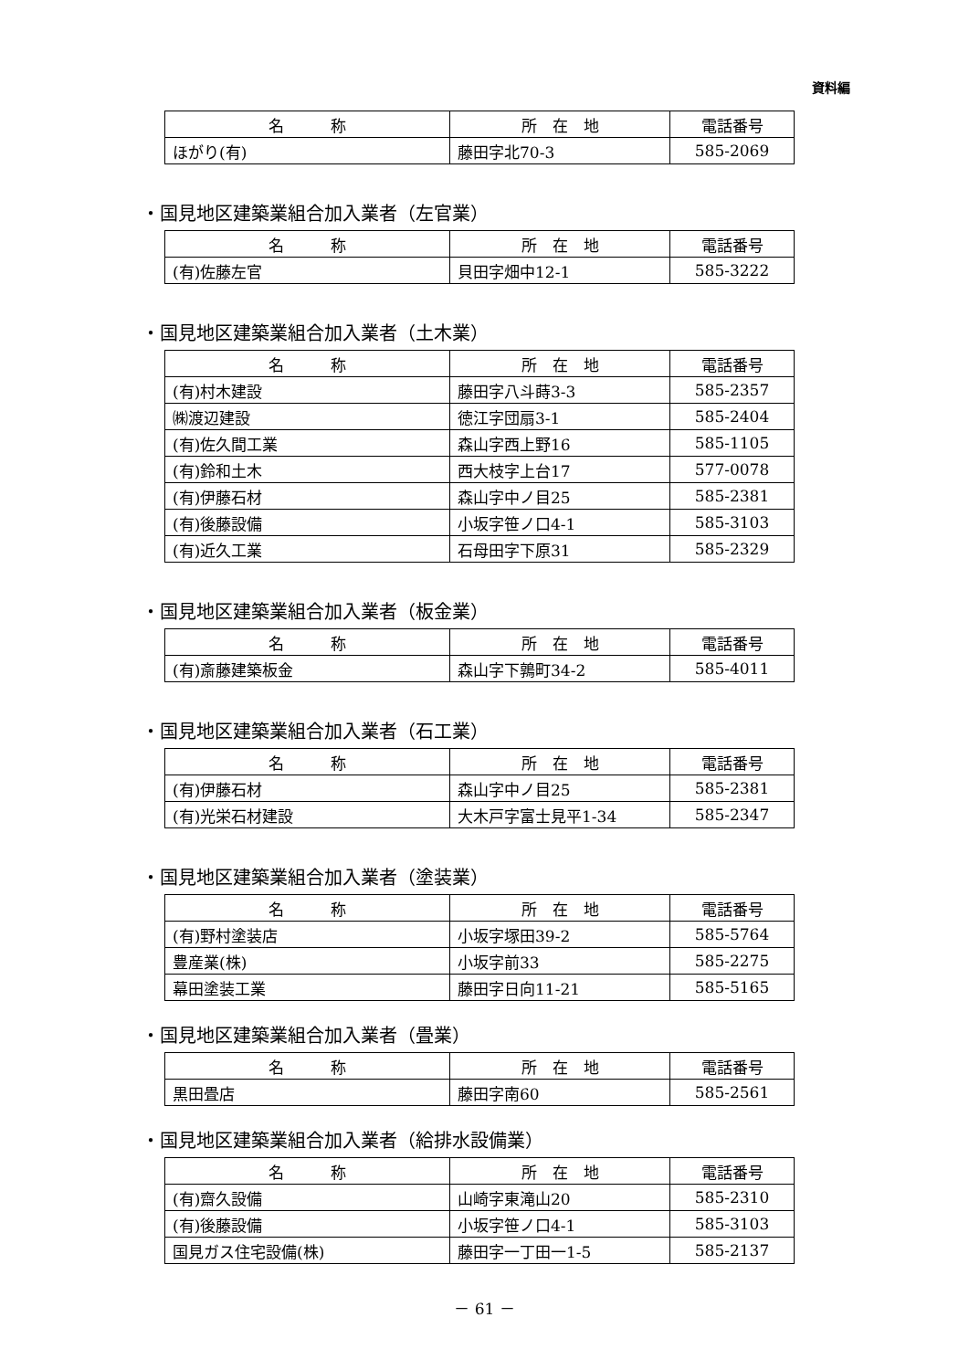資料編
| 名 称 | 所 在 地 | 電話番号 |
| --- | --- | --- |
| ほがり(有) | 藤田字北70-3 | 585-2069 |
・国見地区建築業組合加入業者（左官業）
| 名 称 | 所 在 地 | 電話番号 |
| --- | --- | --- |
| (有)佐藤左官 | 貝田字畑中12-1 | 585-3222 |
・国見地区建築業組合加入業者（土木業）
| 名 称 | 所 在 地 | 電話番号 |
| --- | --- | --- |
| (有)村木建設 | 藤田字八斗蒔3-3 | 585-2357 |
| ㈱渡辺建設 | 徳江字団扇3-1 | 585-2404 |
| (有)佐久間工業 | 森山字西上野16 | 585-1105 |
| (有)鈴和土木 | 西大枝字上台17 | 577-0078 |
| (有)伊藤石材 | 森山字中ノ目25 | 585-2381 |
| (有)後藤設備 | 小坂字笹ノ口4-1 | 585-3103 |
| (有)近久工業 | 石母田字下原31 | 585-2329 |
・国見地区建築業組合加入業者（板金業）
| 名 称 | 所 在 地 | 電話番号 |
| --- | --- | --- |
| (有)斎藤建築板金 | 森山字下鶉町34-2 | 585-4011 |
・国見地区建築業組合加入業者（石工業）
| 名 称 | 所 在 地 | 電話番号 |
| --- | --- | --- |
| (有)伊藤石材 | 森山字中ノ目25 | 585-2381 |
| (有)光栄石材建設 | 大木戸字富士見平1-34 | 585-2347 |
・国見地区建築業組合加入業者（塗装業）
| 名 称 | 所 在 地 | 電話番号 |
| --- | --- | --- |
| (有)野村塗装店 | 小坂字塚田39-2 | 585-5764 |
| 豊産業(株) | 小坂字前33 | 585-2275 |
| 幕田塗装工業 | 藤田字日向11-21 | 585-5165 |
・国見地区建築業組合加入業者（畳業）
| 名 称 | 所 在 地 | 電話番号 |
| --- | --- | --- |
| 黒田畳店 | 藤田字南60 | 585-2561 |
・国見地区建築業組合加入業者（給排水設備業）
| 名 称 | 所 在 地 | 電話番号 |
| --- | --- | --- |
| (有)齋久設備 | 山崎字東滝山20 | 585-2310 |
| (有)後藤設備 | 小坂字笹ノ口4-1 | 585-3103 |
| 国見ガス住宅設備(株) | 藤田字一丁田一1-5 | 585-2137 |
－ 61 －